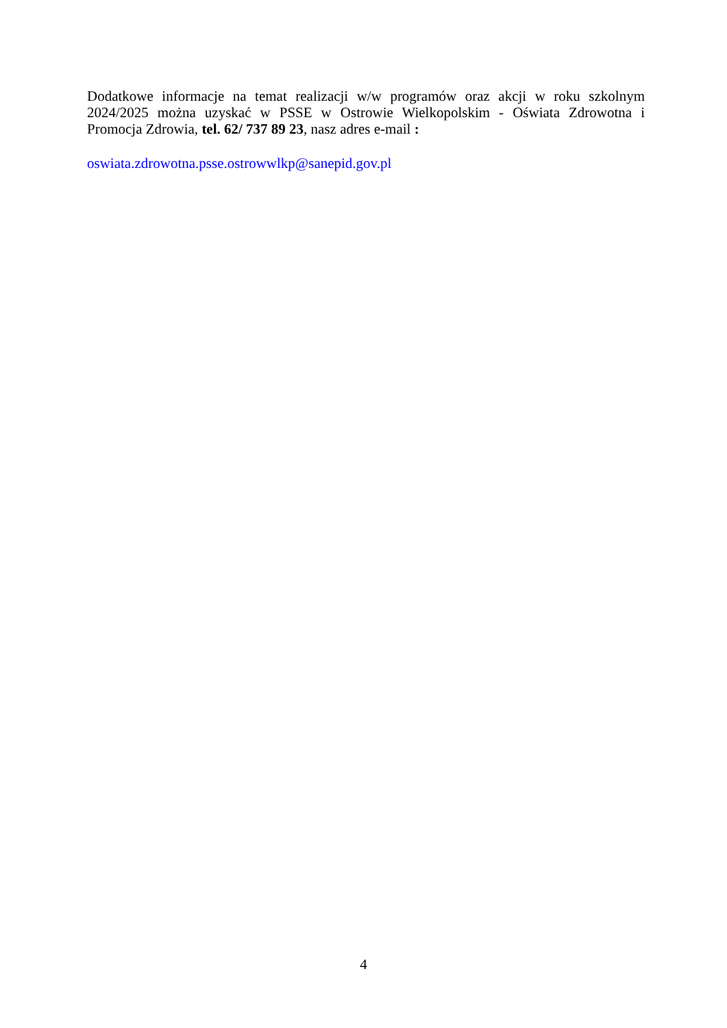Dodatkowe informacje na temat realizacji w/w programów oraz akcji w roku szkolnym 2024/2025 można uzyskać w PSSE w Ostrowie Wielkopolskim - Oświata Zdrowotna i Promocja Zdrowia, tel. 62/ 737 89 23, nasz adres e-mail :
oswiata.zdrowotna.psse.ostrowwlkp@sanepid.gov.pl
4